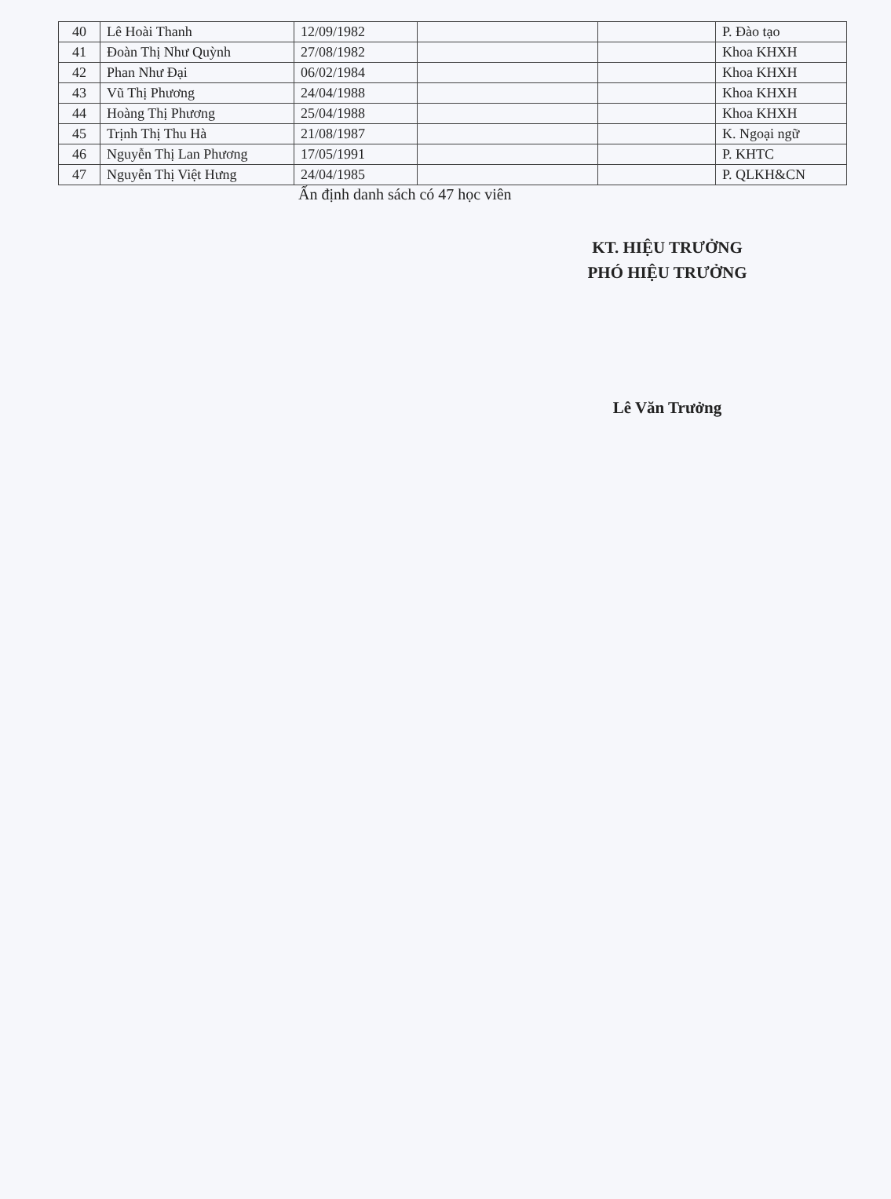| 40 | Lê Hoài Thanh | 12/09/1982 | | | P. Đào tạo |
| 41 | Đoàn Thị Như Quỳnh | 27/08/1982 | | | Khoa KHXH |
| 42 | Phan Như Đại | 06/02/1984 | | | Khoa KHXH |
| 43 | Vũ Thị Phương | 24/04/1988 | | | Khoa KHXH |
| 44 | Hoàng Thị Phương | 25/04/1988 | | | Khoa KHXH |
| 45 | Trịnh Thị Thu Hà | 21/08/1987 | | | K. Ngoại ngữ |
| 46 | Nguyễn Thị Lan Phương | 17/05/1991 | | | P. KHTC |
| 47 | Nguyễn Thị Việt Hưng | 24/04/1985 | | | P. QLKH&CN |
Ấn định danh sách có 47 học viên
KT. HIỆU TRƯỞNG
PHÓ HIỆU TRƯỞNG
Lê Văn Trưởng